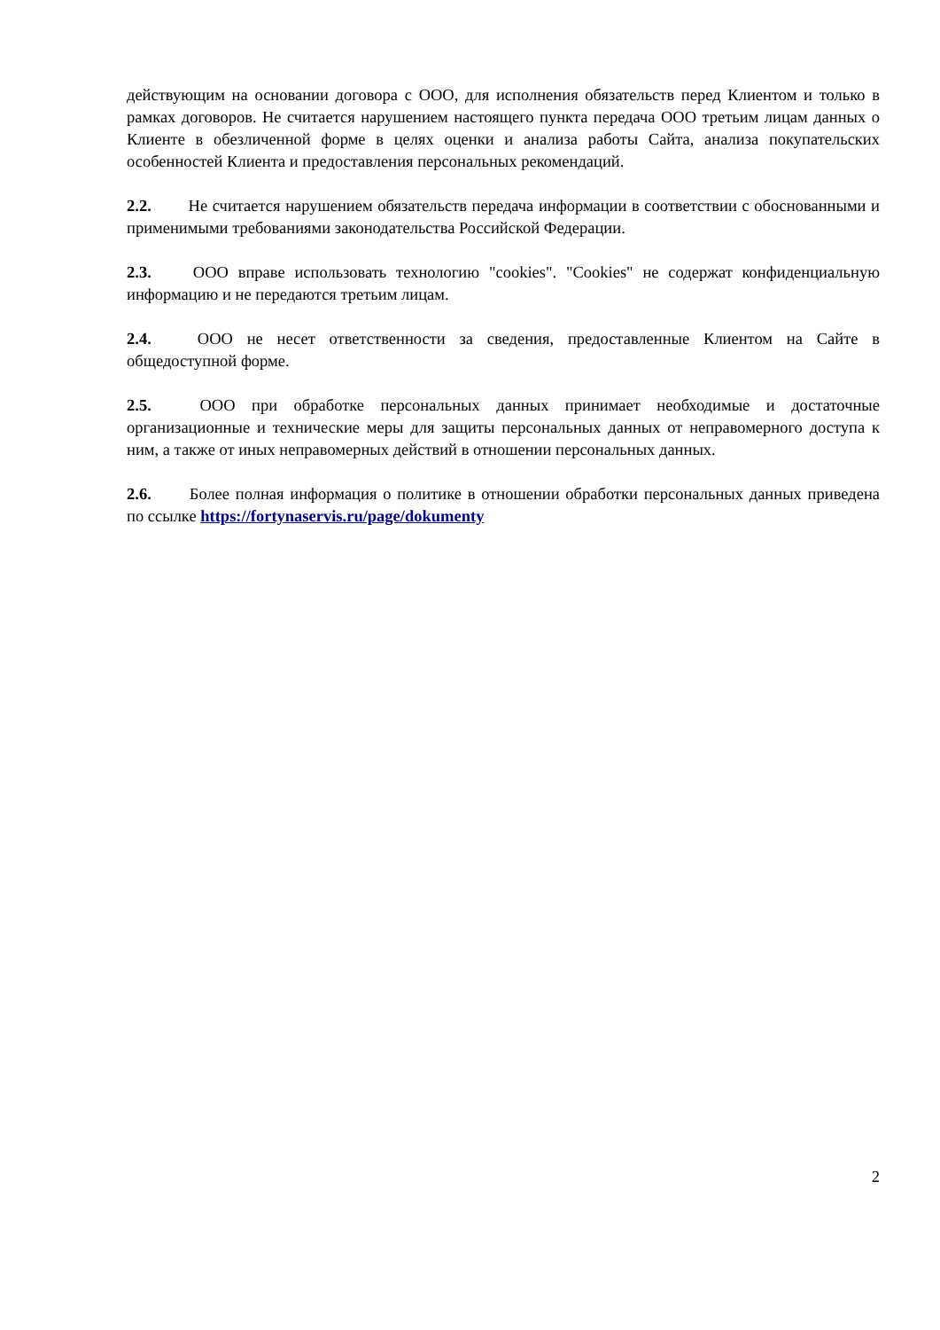действующим на основании договора с ООО, для исполнения обязательств перед Клиентом и только в рамках договоров. Не считается нарушением настоящего пункта передача ООО третьим лицам данных о Клиенте в обезличенной форме в целях оценки и анализа работы Сайта, анализа покупательских особенностей Клиента и предоставления персональных рекомендаций.
2.2. Не считается нарушением обязательств передача информации в соответствии с обоснованными и применимыми требованиями законодательства Российской Федерации.
2.3. ООО вправе использовать технологию "cookies". "Cookies" не содержат конфиденциальную информацию и не передаются третьим лицам.
2.4. ООО не несет ответственности за сведения, предоставленные Клиентом на Сайте в общедоступной форме.
2.5. ООО при обработке персональных данных принимает необходимые и достаточные организационные и технические меры для защиты персональных данных от неправомерного доступа к ним, а также от иных неправомерных действий в отношении персональных данных.
2.6. Более полная информация о политике в отношении обработки персональных данных приведена по ссылке https://fortynaservis.ru/page/dokumenty
2